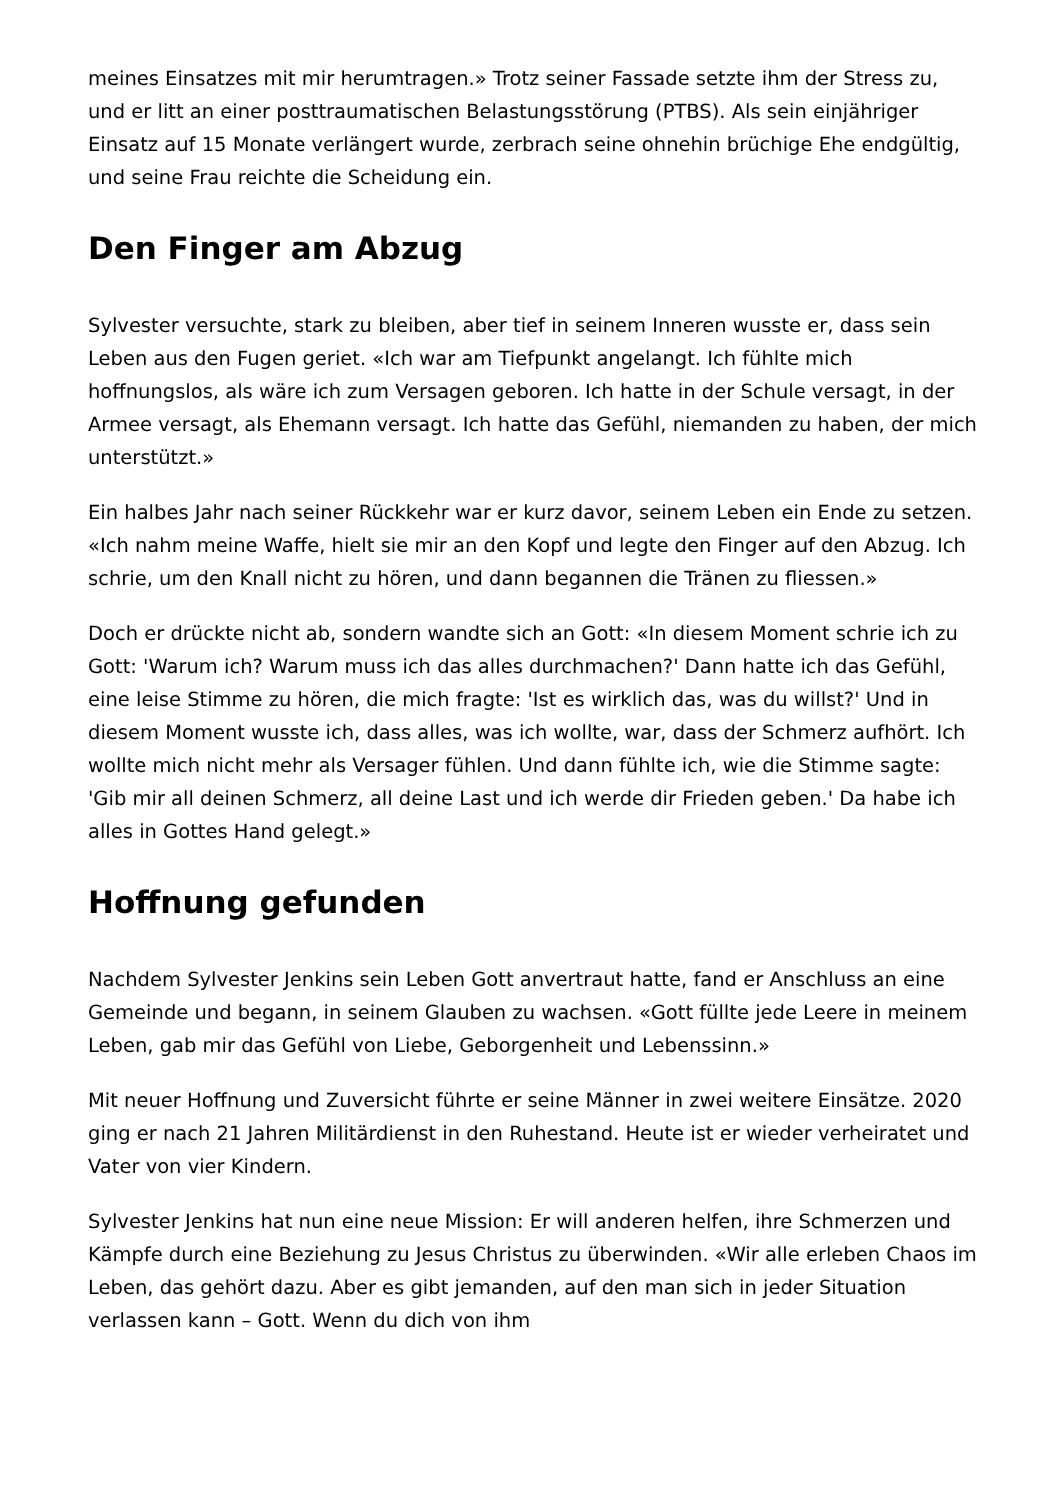meines Einsatzes mit mir herumtragen.» Trotz seiner Fassade setzte ihm der Stress zu, und er litt an einer posttraumatischen Belastungsstörung (PTBS). Als sein einjähriger Einsatz auf 15 Monate verlängert wurde, zerbrach seine ohnehin brüchige Ehe endgültig, und seine Frau reichte die Scheidung ein.
Den Finger am Abzug
Sylvester versuchte, stark zu bleiben, aber tief in seinem Inneren wusste er, dass sein Leben aus den Fugen geriet. «Ich war am Tiefpunkt angelangt. Ich fühlte mich hoffnungslos, als wäre ich zum Versagen geboren. Ich hatte in der Schule versagt, in der Armee versagt, als Ehemann versagt. Ich hatte das Gefühl, niemanden zu haben, der mich unterstützt.»
Ein halbes Jahr nach seiner Rückkehr war er kurz davor, seinem Leben ein Ende zu setzen. «Ich nahm meine Waffe, hielt sie mir an den Kopf und legte den Finger auf den Abzug. Ich schrie, um den Knall nicht zu hören, und dann begannen die Tränen zu fliessen.»
Doch er drückte nicht ab, sondern wandte sich an Gott: «In diesem Moment schrie ich zu Gott: 'Warum ich? Warum muss ich das alles durchmachen?' Dann hatte ich das Gefühl, eine leise Stimme zu hören, die mich fragte: 'Ist es wirklich das, was du willst?' Und in diesem Moment wusste ich, dass alles, was ich wollte, war, dass der Schmerz aufhört. Ich wollte mich nicht mehr als Versager fühlen. Und dann fühlte ich, wie die Stimme sagte: 'Gib mir all deinen Schmerz, all deine Last und ich werde dir Frieden geben.' Da habe ich alles in Gottes Hand gelegt.»
Hoffnung gefunden
Nachdem Sylvester Jenkins sein Leben Gott anvertraut hatte, fand er Anschluss an eine Gemeinde und begann, in seinem Glauben zu wachsen. «Gott füllte jede Leere in meinem Leben, gab mir das Gefühl von Liebe, Geborgenheit und Lebenssinn.»
Mit neuer Hoffnung und Zuversicht führte er seine Männer in zwei weitere Einsätze. 2020 ging er nach 21 Jahren Militärdienst in den Ruhestand. Heute ist er wieder verheiratet und Vater von vier Kindern.
Sylvester Jenkins hat nun eine neue Mission: Er will anderen helfen, ihre Schmerzen und Kämpfe durch eine Beziehung zu Jesus Christus zu überwinden. «Wir alle erleben Chaos im Leben, das gehört dazu. Aber es gibt jemanden, auf den man sich in jeder Situation verlassen kann – Gott. Wenn du dich von ihm